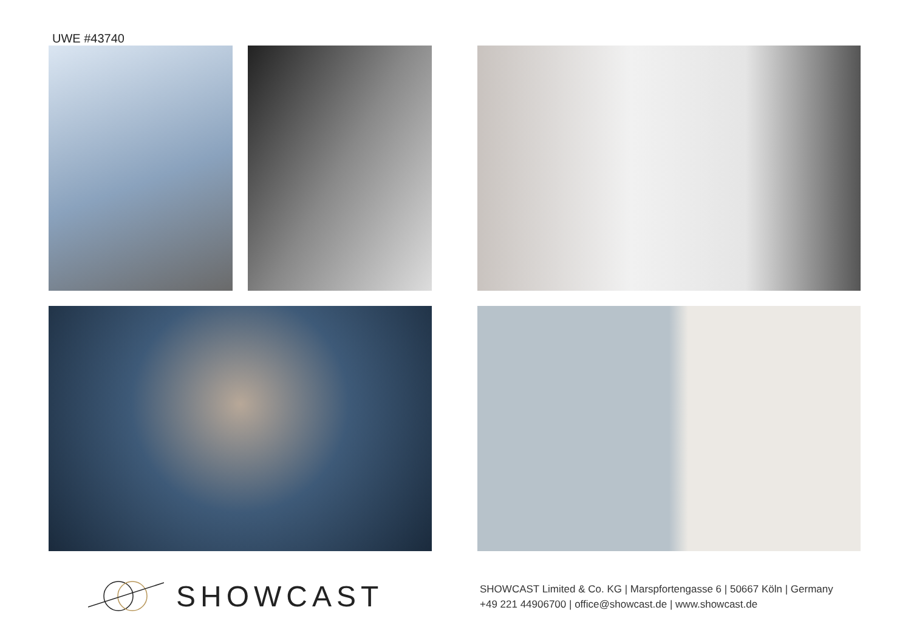UWE #43740
SHOWCAST
SHOWCAST Limited & Co. KG | Marspfortengasse 6 | 50667 Köln | Germany
+49 221 44906700 | office@showcast.de | www.showcast.de